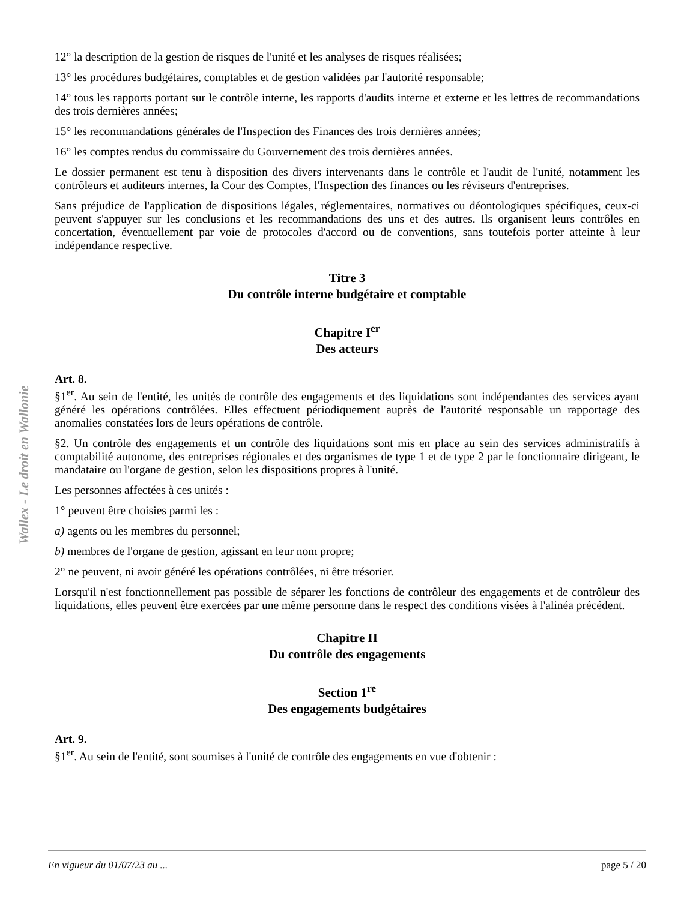Wallex - Le droit en Wallonie
12° la description de la gestion de risques de l'unité et les analyses de risques réalisées;
13° les procédures budgétaires, comptables et de gestion validées par l'autorité responsable;
14° tous les rapports portant sur le contrôle interne, les rapports d'audits interne et externe et les lettres de recommandations des trois dernières années;
15° les recommandations générales de l'Inspection des Finances des trois dernières années;
16° les comptes rendus du commissaire du Gouvernement des trois dernières années.
Le dossier permanent est tenu à disposition des divers intervenants dans le contrôle et l'audit de l'unité, notamment les contrôleurs et auditeurs internes, la Cour des Comptes, l'Inspection des finances ou les réviseurs d'entreprises.
Sans préjudice de l'application de dispositions légales, réglementaires, normatives ou déontologiques spécifiques, ceux-ci peuvent s'appuyer sur les conclusions et les recommandations des uns et des autres. Ils organisent leurs contrôles en concertation, éventuellement par voie de protocoles d'accord ou de conventions, sans toutefois porter atteinte à leur indépendance respective.
Titre 3
Du contrôle interne budgétaire et comptable
Chapitre I<sup>er</sup>
Des acteurs
Art. 8.
§1<sup>er</sup>. Au sein de l'entité, les unités de contrôle des engagements et des liquidations sont indépendantes des services ayant généré les opérations contrôlées. Elles effectuent périodiquement auprès de l'autorité responsable un rapportage des anomalies constatées lors de leurs opérations de contrôle.
§2. Un contrôle des engagements et un contrôle des liquidations sont mis en place au sein des services administratifs à comptabilité autonome, des entreprises régionales et des organismes de type 1 et de type 2 par le fonctionnaire dirigeant, le mandataire ou l'organe de gestion, selon les dispositions propres à l'unité.
Les personnes affectées à ces unités :
1° peuvent être choisies parmi les :
a) agents ou les membres du personnel;
b) membres de l'organe de gestion, agissant en leur nom propre;
2° ne peuvent, ni avoir généré les opérations contrôlées, ni être trésorier.
Lorsqu'il n'est fonctionnellement pas possible de séparer les fonctions de contrôleur des engagements et de contrôleur des liquidations, elles peuvent être exercées par une même personne dans le respect des conditions visées à l'alinéa précédent.
Chapitre II
Du contrôle des engagements
Section 1<sup>re</sup>
Des engagements budgétaires
Art. 9.
§1<sup>er</sup>. Au sein de l'entité, sont soumises à l'unité de contrôle des engagements en vue d'obtenir :
En vigueur du 01/07/23 au ... page 5 / 20